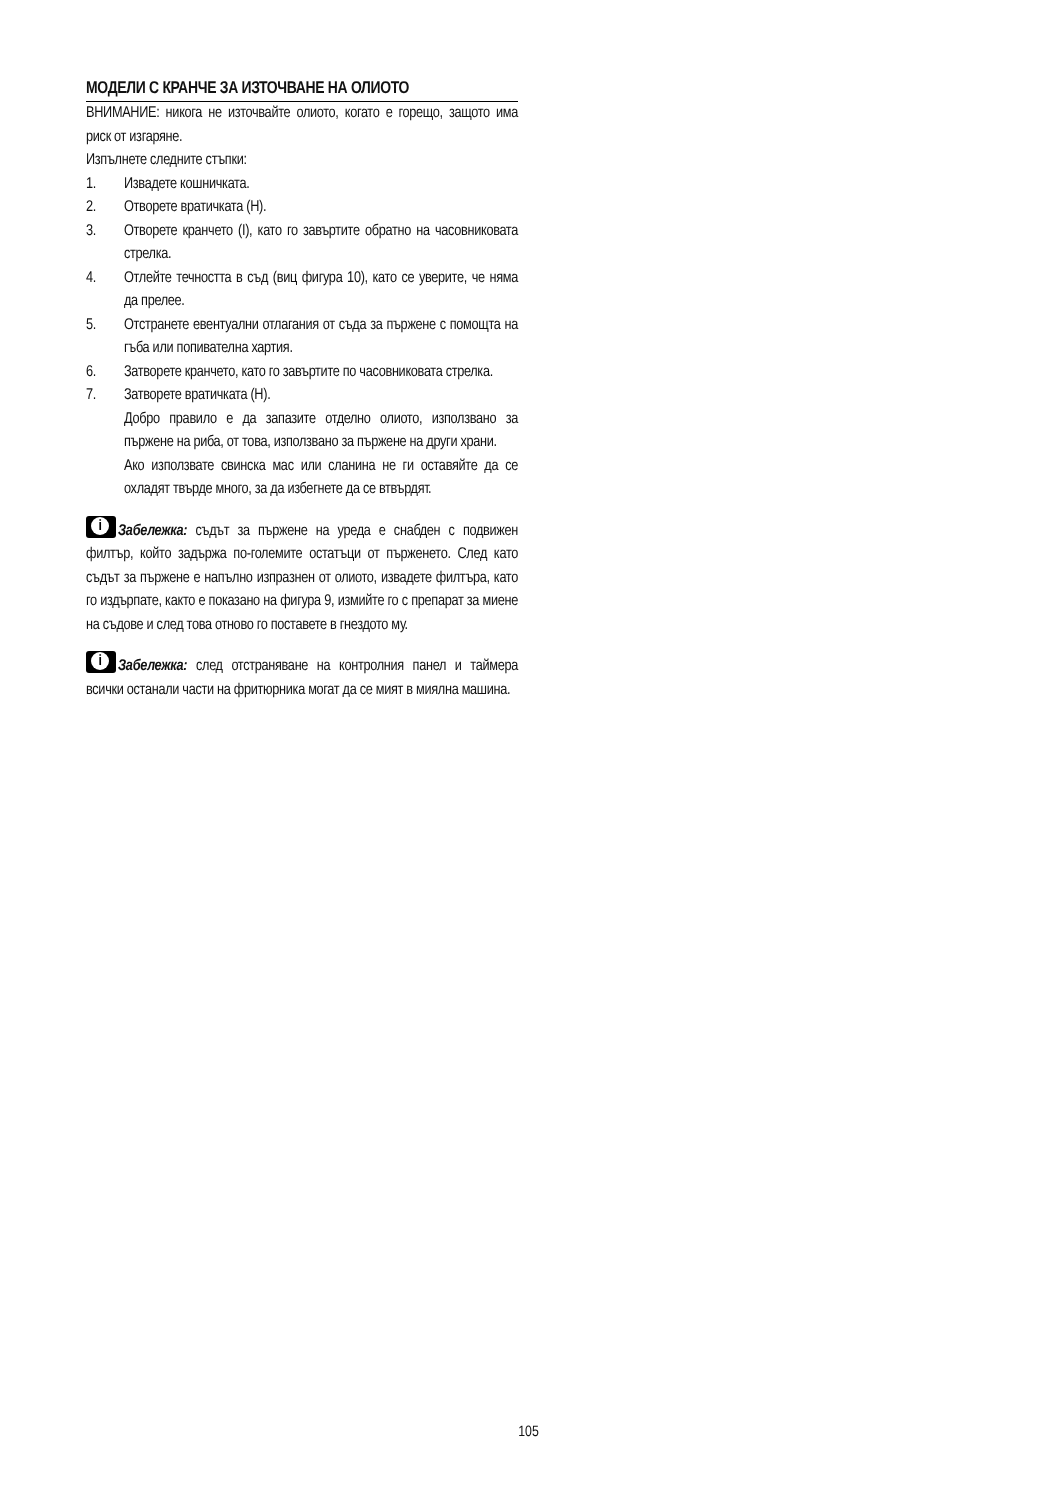МОДЕЛИ С КРАНЧЕ ЗА ИЗТОЧВАНЕ НА ОЛИОТО
ВНИМАНИЕ: никога не източвайте олиото, когато е горещо, защото има риск от изгаряне.
Изпълнете следните стъпки:
1. Извадете кошничката.
2. Отворете вратичката (H).
3. Отворете кранчето (I), като го завъртите обратно на часовниковата стрелка.
4. Отлейте течността в съд (виц фигура 10), като се уверите, че няма да прелее.
5. Отстранете евентуални отлагания от съда за пържене с помощта на гъба или попивателна хартия.
6. Затворете кранчето, като го завъртите по часовниковата стрелка.
7. Затворете вратичката (H).
Добро правило е да запазите отделно олиото, използвано за пържене на риба, от това, използвано за пържене на други храни.
Ако използвате свинска мас или сланина не ги оставяйте да се охладят твърде много, за да избегнете да се втвърдят.
i Забележка: съдът за пържене на уреда е снабден с подвижен филтър, който задържа по-големите остатъци от пърженето. След като съдът за пържене е напълно изпразнен от олиото, извадете филтъра, като го издърпате, както е показано на фигура 9, измийте го с препарат за миене на съдове и след това отново го поставете в гнездото му.
i Забележка: след отстраняване на контролния панел и таймера всички останали части на фритюрника могат да се мият в миялна машина.
105